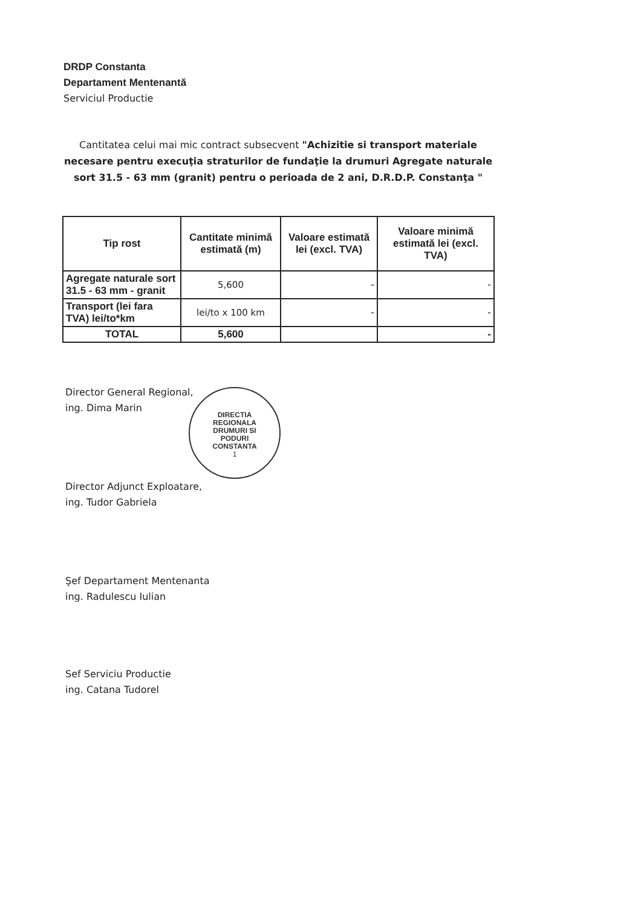DRDP Constanta
Departament Mentenantă
Serviciul Productie
Cantitatea celui mai mic contract subsecvent "Achizitie si transport materiale necesare pentru execuţia straturilor de fundaţie la drumuri Agregate naturale sort 31.5 - 63 mm (granit) pentru o perioada de 2 ani, D.R.D.P. Constanţa "
| Tip rost | Cantitate minimă estimată (m) | Valoare estimată lei (excl. TVA) | Valoare minimă estimată lei (excl. TVA) |
| --- | --- | --- | --- |
| Agregate naturale sort 31.5 - 63 mm - granit | 5,600 | - | - |
| Transport (lei fara TVA) lei/to*km | lei/to x 100 km | - | - |
| TOTAL | 5,600 | | - |
Director General Regional,
ing. Dima Marin
DIRECTIA
REGIONALA
DRUMURI SI
PODURI
CONSTANTA
1
Director Adjunct Exploatare,
ing. Tudor Gabriela
Şef Departament Mentenanta
ing. Radulescu Iulian
Sef Serviciu Productie
ing. Catana Tudorel